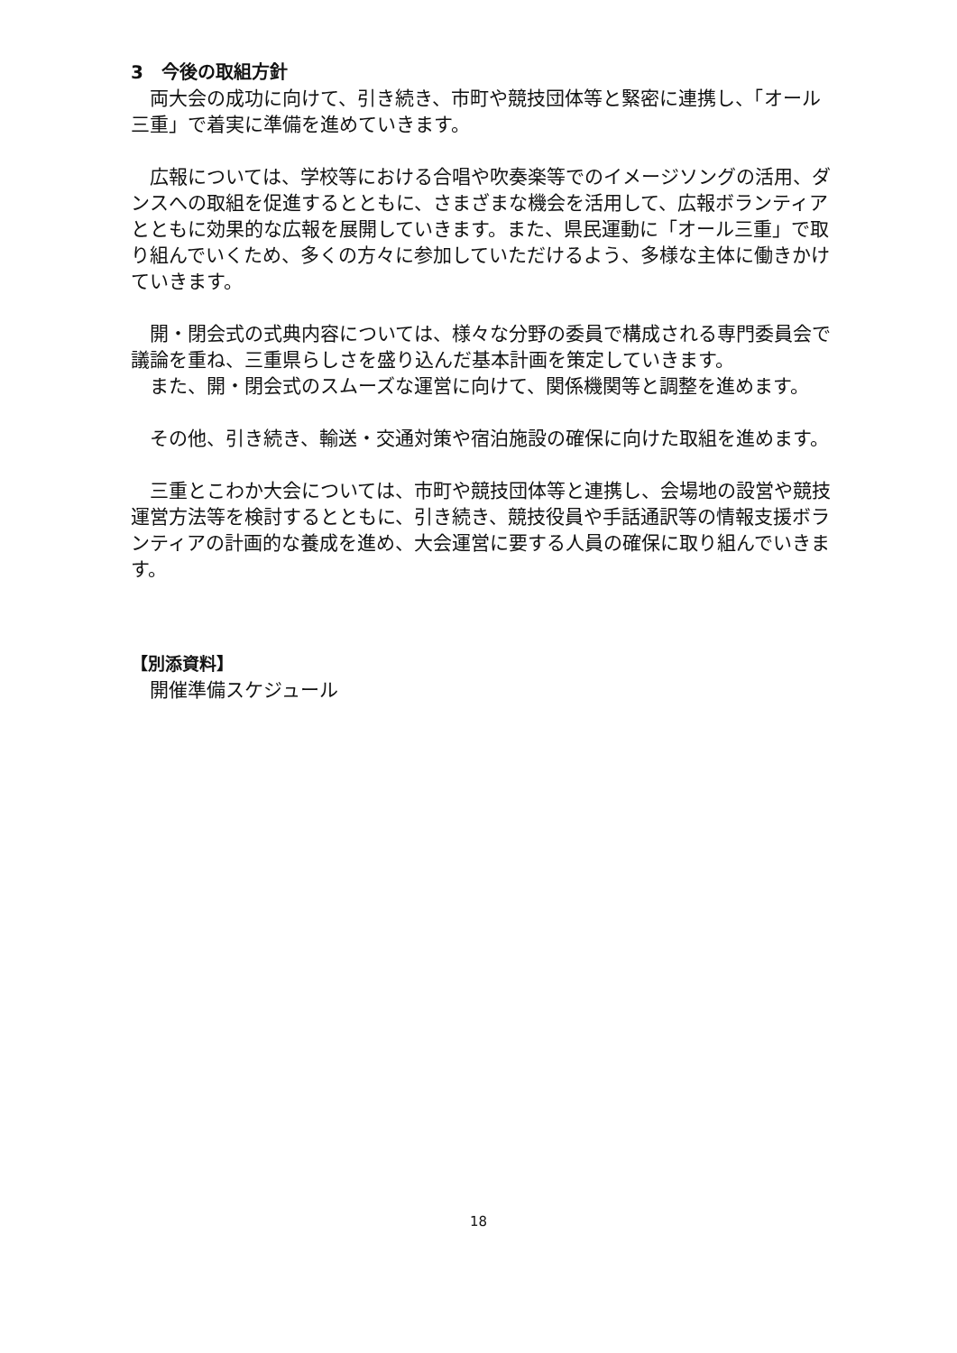3　今後の取組方針
両大会の成功に向けて、引き続き、市町や競技団体等と緊密に連携し、「オール三重」で着実に準備を進めていきます。
広報については、学校等における合唱や吹奏楽等でのイメージソングの活用、ダンスへの取組を促進するとともに、さまざまな機会を活用して、広報ボランティアとともに効果的な広報を展開していきます。また、県民運動に「オール三重」で取り組んでいくため、多くの方々に参加していただけるよう、多様な主体に働きかけていきます。
開・閉会式の式典内容については、様々な分野の委員で構成される専門委員会で議論を重ね、三重県らしさを盛り込んだ基本計画を策定していきます。
また、開・閉会式のスムーズな運営に向けて、関係機関等と調整を進めます。
その他、引き続き、輸送・交通対策や宿泊施設の確保に向けた取組を進めます。
三重とこわか大会については、市町や競技団体等と連携し、会場地の設営や競技運営方法等を検討するとともに、引き続き、競技役員や手話通訳等の情報支援ボランティアの計画的な養成を進め、大会運営に要する人員の確保に取り組んでいきます。
【別添資料】
　開催準備スケジュール
18